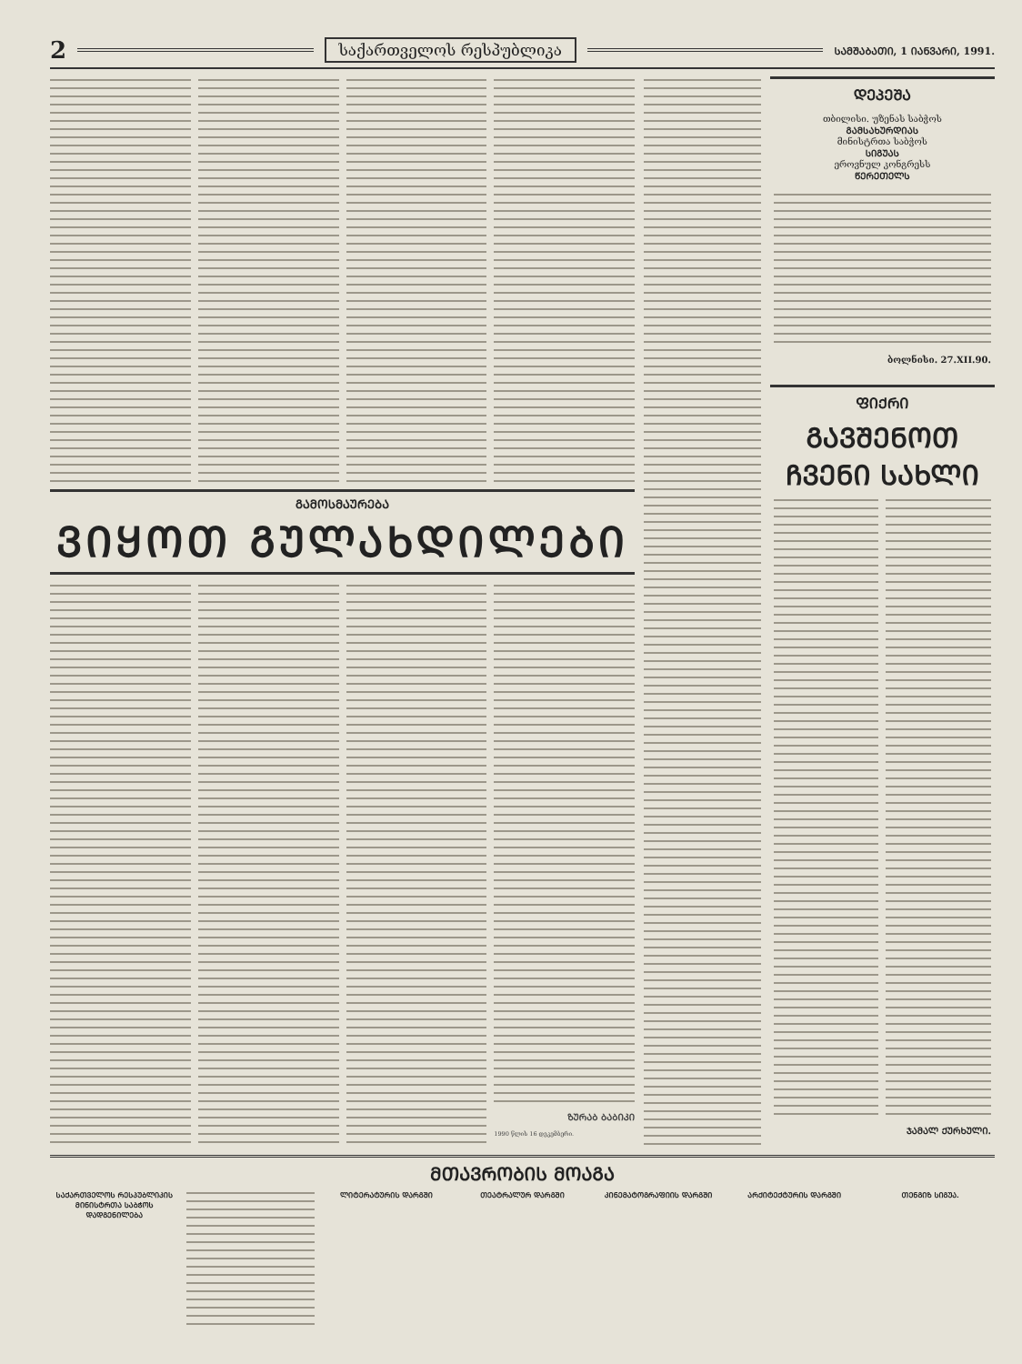2 საქართველოს რესპუბლიკა ᲡᲐᲛᲨᲐᲑᲐᲗᲘ, 1 ᲘᲐᲜᲕᲐᲠᲘ, 1991.
ᲒᲐᲛᲝᲡᲛᲐᲣᲠᲔᲑᲐ
ᲕᲘᲧᲝᲗ ᲒᲣᲚᲐᲮᲓᲘᲚᲔᲑᲘ
ᲖᲣᲠᲐᲑ ᲑᲐᲑᲘᲙᲘ
1990 წლის 16 დეკემბერი.
ᲓᲔᲞᲔᲨᲐ
თბილისი. უზენას საბჭოს
ᲒᲐᲛᲡᲐᲮᲣᲠᲓᲘᲐᲡ
მინისტრთა საბჭოს
ᲡᲘᲒᲣᲐᲡ
ეროვნულ კონგრესს
ᲬᲔᲠᲔᲗᲔᲚᲡ
ბოლნისი. 27.XII.90.
ᲤᲘᲥᲠᲘ
ᲒᲐᲕᲨᲔᲜᲝᲗ ᲩᲕᲔᲜᲘ ᲡᲐᲮᲚᲘ
ᲯᲐᲛᲐᲚ ᲥᲣᲠᲮᲣᲚᲘ.
ᲛᲗᲐᲕᲠᲝᲑᲘᲡ ᲛᲝᲐᲒᲐ
ᲡᲐᲥᲐᲠᲗᲕᲔᲚᲝᲡ ᲠᲔᲡᲞᲣᲑᲚᲘᲙᲘᲡ ᲛᲘᲜᲘᲡᲢᲠᲗᲐ ᲡᲐᲑᲭᲝᲡ ᲓᲐᲓᲒᲔᲜᲘᲚᲔᲑᲐ
ᲚᲘᲢᲔᲠᲐᲢᲣᲠᲘᲡ ᲓᲐᲠᲒᲨᲘ ᲗᲔᲐᲢᲠᲐᲚᲣᲠ ᲓᲐᲠᲒᲨᲘ ᲙᲘᲜᲔᲛᲐᲢᲝᲒᲠᲐᲤᲘᲘᲡ ᲓᲐᲠᲒᲨᲘ ᲐᲠᲥᲘᲢᲔᲥᲢᲣᲠᲘᲡ ᲓᲐᲠᲒᲨᲘ ᲗᲔᲜᲒᲘᲖ ᲡᲘᲒᲣᲐ.